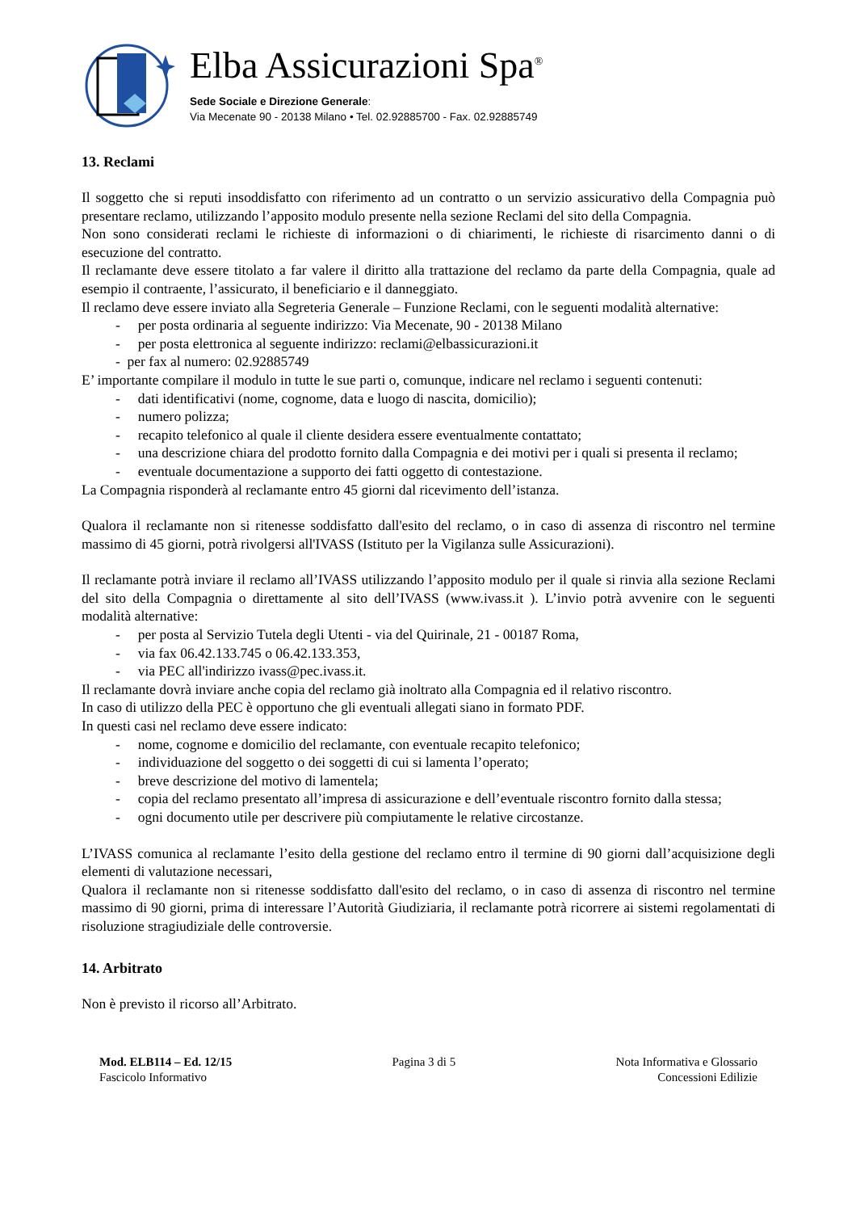Elba Assicurazioni Spa<sup>®</sup>
Sede Sociale e Direzione Generale:
Via Mecenate 90 - 20138 Milano • Tel. 02.92885700 - Fax. 02.92885749
13. Reclami
Il soggetto che si reputi insoddisfatto con riferimento ad un contratto o un servizio assicurativo della Compagnia può presentare reclamo, utilizzando l’apposito modulo presente nella sezione Reclami del sito della Compagnia.
Non sono considerati reclami le richieste di informazioni o di chiarimenti, le richieste di risarcimento danni o di esecuzione del contratto.
Il reclamante deve essere titolato a far valere il diritto alla trattazione del reclamo da parte della Compagnia, quale ad esempio il contraente, l’assicurato, il beneficiario e il danneggiato.
Il reclamo deve essere inviato alla Segreteria Generale – Funzione Reclami, con le seguenti modalità alternative:
- per posta ordinaria al seguente indirizzo: Via Mecenate, 90 - 20138 Milano
- per posta elettronica al seguente indirizzo: reclami@elbassicurazioni.it
- per fax al numero: 02.92885749
E’ importante compilare il modulo in tutte le sue parti o, comunque, indicare nel reclamo i seguenti contenuti:
- dati identificativi (nome, cognome, data e luogo di nascita, domicilio);
- numero polizza;
- recapito telefonico al quale il cliente desidera essere eventualmente contattato;
- una descrizione chiara del prodotto fornito dalla Compagnia e dei motivi per i quali si presenta il reclamo;
- eventuale documentazione a supporto dei fatti oggetto di contestazione.
La Compagnia risponderà al reclamante entro 45 giorni dal ricevimento dell’istanza.
Qualora il reclamante non si ritenesse soddisfatto dall'esito del reclamo, o in caso di assenza di riscontro nel termine massimo di 45 giorni, potrà rivolgersi all'IVASS (Istituto per la Vigilanza sulle Assicurazioni).
Il reclamante potrà inviare il reclamo all’IVASS utilizzando l’apposito modulo per il quale si rinvia alla sezione Reclami del sito della Compagnia o direttamente al sito dell’IVASS (www.ivass.it ). L’invio potrà avvenire con le seguenti modalità alternative:
- per posta al Servizio Tutela degli Utenti - via del Quirinale, 21 - 00187 Roma,
- via fax 06.42.133.745 o 06.42.133.353,
- via PEC all'indirizzo ivass@pec.ivass.it.
Il reclamante dovrà inviare anche copia del reclamo già inoltrato alla Compagnia ed il relativo riscontro.
In caso di utilizzo della PEC è opportuno che gli eventuali allegati siano in formato PDF.
In questi casi nel reclamo deve essere indicato:
- nome, cognome e domicilio del reclamante, con eventuale recapito telefonico;
- individuazione del soggetto o dei soggetti di cui si lamenta l’operato;
- breve descrizione del motivo di lamentela;
- copia del reclamo presentato all’impresa di assicurazione e dell’eventuale riscontro fornito dalla stessa;
- ogni documento utile per descrivere più compiutamente le relative circostanze.
L’IVASS comunica al reclamante l’esito della gestione del reclamo entro il termine di 90 giorni dall’acquisizione degli elementi di valutazione necessari,
Qualora il reclamante non si ritenesse soddisfatto dall'esito del reclamo, o in caso di assenza di riscontro nel termine massimo di 90 giorni, prima di interessare l’Autorità Giudiziaria, il reclamante potrà ricorrere ai sistemi regolamentati di risoluzione stragiudiziale delle controversie.
14. Arbitrato
Non è previsto il ricorso all’Arbitrato.
Mod. ELB114 – Ed. 12/15
Fascicolo Informativo
Pagina 3 di 5 Nota Informativa e Glossario
Concessioni Edilizie